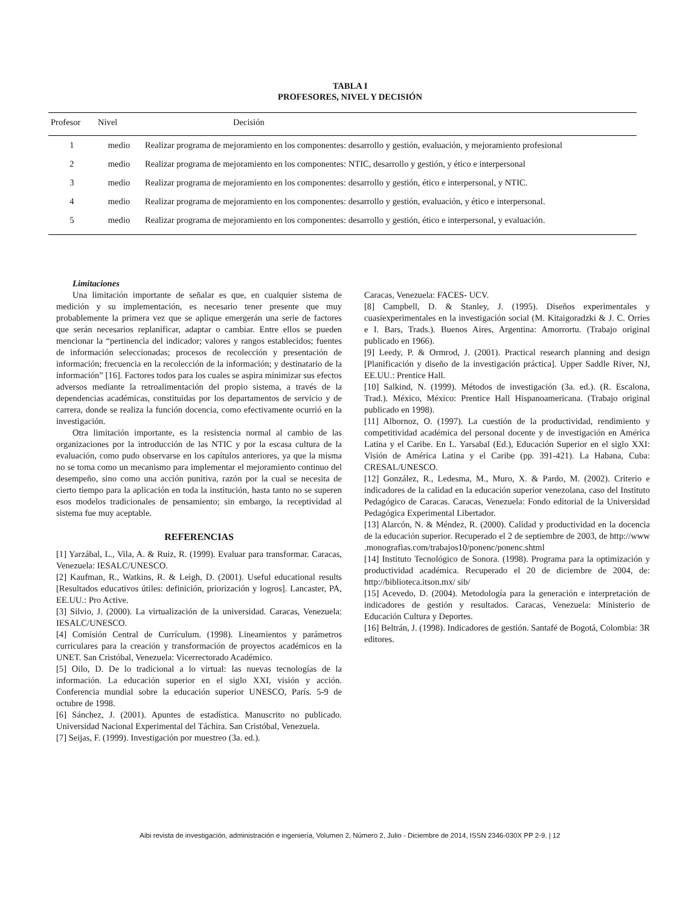TABLA I
PROFESORES, NIVEL Y DECISIÓN
| Profesor | Nivel | Decisión |
| --- | --- | --- |
| 1 | medio | Realizar programa de mejoramiento en los componentes: desarrollo y gestión, evaluación, y mejoramiento profesional |
| 2 | medio | Realizar programa de mejoramiento en los componentes: NTIC, desarrollo y gestión, y ético e interpersonal |
| 3 | medio | Realizar programa de mejoramiento en los componentes: desarrollo y gestión, ético e interpersonal, y NTIC. |
| 4 | medio | Realizar programa de mejoramiento en los componentes: desarrollo y gestión, evaluación, y ético e interpersonal. |
| 5 | medio | Realizar programa de mejoramiento en los componentes: desarrollo y gestión, ético e interpersonal, y evaluación. |
Limitaciones
Una limitación importante de señalar es que, en cualquier sistema de medición y su implementación, es necesario tener presente que muy probablemente la primera vez que se aplique emergerán una serie de factores que serán necesarios replanificar, adaptar o cambiar. Entre ellos se pueden mencionar la “pertinencia del indicador; valores y rangos establecidos; fuentes de información seleccionadas; procesos de recolección y presentación de información; frecuencia en la recolección de la información; y destinatario de la información” [16]. Factores todos para los cuales se aspira minimizar sus efectos adversos mediante la retroalimentación del propio sistema, a través de la dependencias académicas, constituidas por los departamentos de servicio y de carrera, donde se realiza la función docencia, como efectivamente ocurrió en la investigación.
Otra limitación importante, es la resistencia normal al cambio de las organizaciones por la introducción de las NTIC y por la escasa cultura de la evaluación, como pudo observarse en los capítulos anteriores, ya que la misma no se toma como un mecanismo para implementar el mejoramiento continuo del desempeño, sino como una acción punitiva, razón por la cual se necesita de cierto tiempo para la aplicación en toda la institución, hasta tanto no se superen esos modelos tradicionales de pensamiento; sin embargo, la receptividad al sistema fue muy aceptable.
REFERENCIAS
[1] Yarzábal, L., Vila, A. & Ruiz, R. (1999). Evaluar para transformar. Caracas, Venezuela: IESALC/UNESCO.
[2] Kaufman, R., Watkins, R. & Leigh, D. (2001). Useful educational results [Resultados educativos útiles: definición, priorización y logros]. Lancaster, PA, EE.UU.: Pro Active.
[3] Silvio, J. (2000). La virtualización de la universidad. Caracas, Venezuela: IESALC/UNESCO.
[4] Comisión Central de Currículum. (1998). Lineamientos y parámetros curriculares para la creación y transformación de proyectos académicos en la UNET. San Cristóbal, Venezuela: Vicerrectorado Académico.
[5] Oilo, D. De lo tradicional a lo virtual: las nuevas tecnologías de la información. La educación superior en el siglo XXI, visión y acción. Conferencia mundial sobre la educación superior UNESCO, París. 5-9 de octubre de 1998.
[6] Sánchez, J. (2001). Apuntes de estadística. Manuscrito no publicado. Universidad Nacional Experimental del Táchira. San Cristóbal, Venezuela.
[7] Seijas, F. (1999). Investigación por muestreo (3a. ed.).
Caracas, Venezuela: FACES- UCV.
[8] Campbell, D. & Stanley, J. (1995). Diseños experimentales y cuasiexperimentales en la investigación social (M. Kitaigoradzki & J. C. Orries e I. Bars, Trads.). Buenos Aires, Argentina: Amorrortu. (Trabajo original publicado en 1966).
[9] Leedy, P. & Ormrod, J. (2001). Practical research planning and design [Planificación y diseño de la investigación práctica]. Upper Saddle River, NJ, EE.UU.: Prentice Hall.
[10] Salkind, N. (1999). Métodos de investigación (3a. ed.). (R. Escalona, Trad.). México, México: Prentice Hall Hispanoamericana. (Trabajo original publicado en 1998).
[11] Albornoz, O. (1997). La cuestión de la productividad, rendimiento y competitividad académica del personal docente y de investigación en América Latina y el Caribe. En L. Yarsabal (Ed.), Educación Superior en el siglo XXI: Visión de América Latina y el Caribe (pp. 391-421). La Habana, Cuba: CRESAL/UNESCO.
[12] González, R., Ledesma, M., Muro, X. & Pardo, M. (2002). Criterio e indicadores de la calidad en la educación superior venezolana, caso del Instituto Pedagógico de Caracas. Caracas, Venezuela: Fondo editorial de la Universidad Pedagógica Experimental Libertador.
[13] Alarcón, N. & Méndez, R. (2000). Calidad y productividad en la docencia de la educación superior. Recuperado el 2 de septiembre de 2003, de http://www .monografias.com/trabajos10/ponenc/ponenc.shtml
[14] Instituto Tecnológico de Sonora. (1998). Programa para la optimización y productividad académica. Recuperado el 20 de diciembre de 2004, de: http://biblioteca.itson.mx/ sib/
[15] Acevedo, D. (2004). Metodología para la generación e interpretación de indicadores de gestión y resultados. Caracas, Venezuela: Ministerio de Educación Cultura y Deportes.
[16] Beltrán, J. (1998). Indicadores de gestión. Santafé de Bogotá, Colombia: 3R editores.
Aibi revista de investigación, administración e ingeniería, Volumen 2, Número 2, Julio - Diciembre de 2014, ISSN 2346-030X PP 2-9. | 12